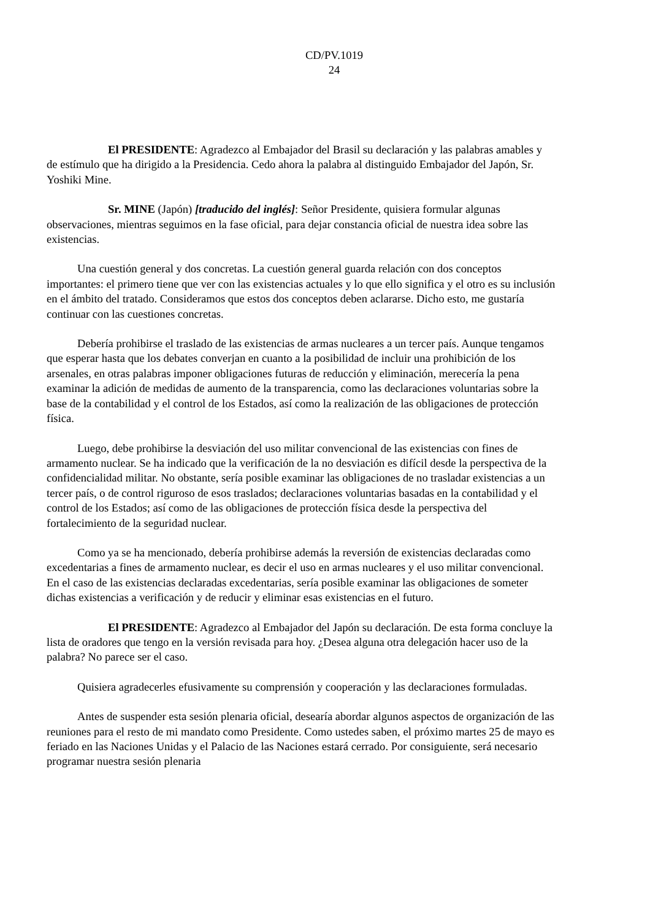CD/PV.1019
24
El PRESIDENTE: Agradezco al Embajador del Brasil su declaración y las palabras amables y de estímulo que ha dirigido a la Presidencia. Cedo ahora la palabra al distinguido Embajador del Japón, Sr. Yoshiki Mine.
Sr. MINE (Japón) [traducido del inglés]: Señor Presidente, quisiera formular algunas observaciones, mientras seguimos en la fase oficial, para dejar constancia oficial de nuestra idea sobre las existencias.
Una cuestión general y dos concretas. La cuestión general guarda relación con dos conceptos importantes: el primero tiene que ver con las existencias actuales y lo que ello significa y el otro es su inclusión en el ámbito del tratado. Consideramos que estos dos conceptos deben aclararse. Dicho esto, me gustaría continuar con las cuestiones concretas.
Debería prohibirse el traslado de las existencias de armas nucleares a un tercer país. Aunque tengamos que esperar hasta que los debates converjan en cuanto a la posibilidad de incluir una prohibición de los arsenales, en otras palabras imponer obligaciones futuras de reducción y eliminación, merecería la pena examinar la adición de medidas de aumento de la transparencia, como las declaraciones voluntarias sobre la base de la contabilidad y el control de los Estados, así como la realización de las obligaciones de protección física.
Luego, debe prohibirse la desviación del uso militar convencional de las existencias con fines de armamento nuclear. Se ha indicado que la verificación de la no desviación es difícil desde la perspectiva de la confidencialidad militar. No obstante, sería posible examinar las obligaciones de no trasladar existencias a un tercer país, o de control riguroso de esos traslados; declaraciones voluntarias basadas en la contabilidad y el control de los Estados; así como de las obligaciones de protección física desde la perspectiva del fortalecimiento de la seguridad nuclear.
Como ya se ha mencionado, debería prohibirse además la reversión de existencias declaradas como excedentarias a fines de armamento nuclear, es decir el uso en armas nucleares y el uso militar convencional. En el caso de las existencias declaradas excedentarias, sería posible examinar las obligaciones de someter dichas existencias a verificación y de reducir y eliminar esas existencias en el futuro.
El PRESIDENTE: Agradezco al Embajador del Japón su declaración. De esta forma concluye la lista de oradores que tengo en la versión revisada para hoy. ¿Desea alguna otra delegación hacer uso de la palabra? No parece ser el caso.
Quisiera agradecerles efusivamente su comprensión y cooperación y las declaraciones formuladas.
Antes de suspender esta sesión plenaria oficial, desearía abordar algunos aspectos de organización de las reuniones para el resto de mi mandato como Presidente. Como ustedes saben, el próximo martes 25 de mayo es feriado en las Naciones Unidas y el Palacio de las Naciones estará cerrado. Por consiguiente, será necesario programar nuestra sesión plenaria